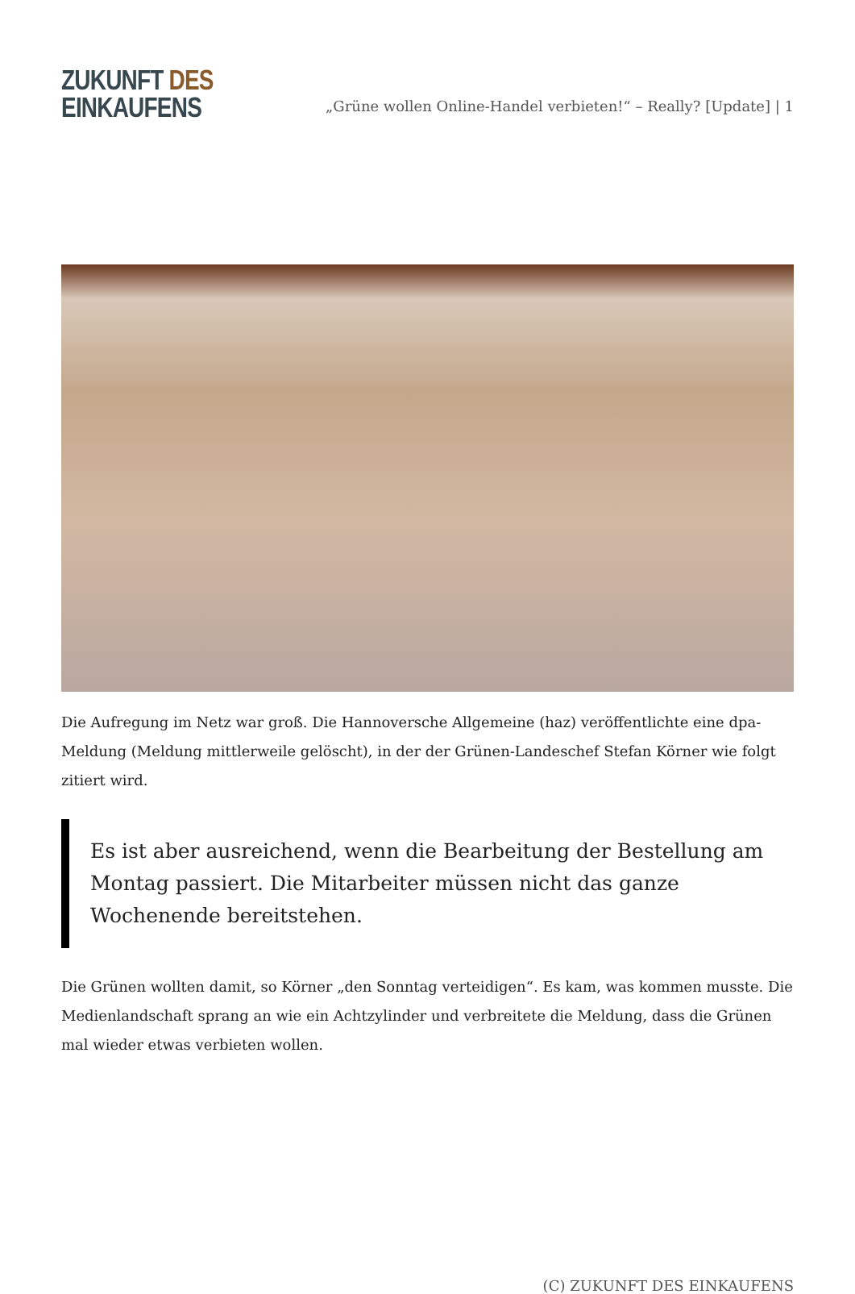ZUKUNFT DES
EINKAUFENS
„Grüne wollen Online-Handel verbieten!“ – Really? [Update] | 1
Die Aufregung im Netz war groß. Die Hannoversche Allgemeine (haz) veröffentlichte eine dpa-Meldung (Meldung mittlerweile gelöscht), in der der Grünen-Landeschef Stefan Körner wie folgt zitiert wird.
Es ist aber ausreichend, wenn die Bearbeitung der Bestellung am Montag passiert. Die Mitarbeiter müssen nicht das ganze Wochenende bereitstehen.
Die Grünen wollten damit, so Körner „den Sonntag verteidigen“. Es kam, was kommen musste. Die Medienlandschaft sprang an wie ein Achtzylinder und verbreitete die Meldung, dass die Grünen mal wieder etwas verbieten wollen.
(C) ZUKUNFT DES EINKAUFENS